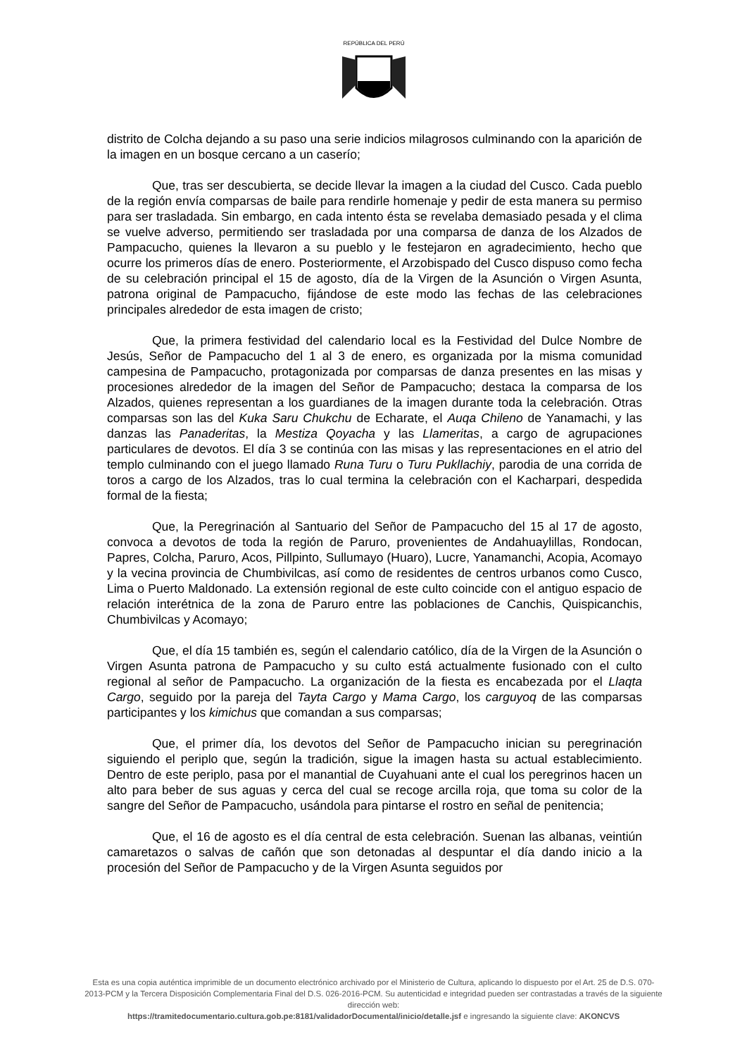REPÚBLICA DEL PERÚ
distrito de Colcha dejando a su paso una serie indicios milagrosos culminando con la aparición de la imagen en un bosque cercano a un caserío;
Que, tras ser descubierta, se decide llevar la imagen a la ciudad del Cusco. Cada pueblo de la región envía comparsas de baile para rendirle homenaje y pedir de esta manera su permiso para ser trasladada. Sin embargo, en cada intento ésta se revelaba demasiado pesada y el clima se vuelve adverso, permitiendo ser trasladada por una comparsa de danza de los Alzados de Pampacucho, quienes la llevaron a su pueblo y le festejaron en agradecimiento, hecho que ocurre los primeros días de enero. Posteriormente, el Arzobispado del Cusco dispuso como fecha de su celebración principal el 15 de agosto, día de la Virgen de la Asunción o Virgen Asunta, patrona original de Pampacucho, fijándose de este modo las fechas de las celebraciones principales alrededor de esta imagen de cristo;
Que, la primera festividad del calendario local es la Festividad del Dulce Nombre de Jesús, Señor de Pampacucho del 1 al 3 de enero, es organizada por la misma comunidad campesina de Pampacucho, protagonizada por comparsas de danza presentes en las misas y procesiones alrededor de la imagen del Señor de Pampacucho; destaca la comparsa de los Alzados, quienes representan a los guardianes de la imagen durante toda la celebración. Otras comparsas son las del Kuka Saru Chukchu de Echarate, el Auqa Chileno de Yanamachi, y las danzas las Panaderitas, la Mestiza Qoyacha y las Llameritas, a cargo de agrupaciones particulares de devotos. El día 3 se continúa con las misas y las representaciones en el atrio del templo culminando con el juego llamado Runa Turu o Turu Pukllachiy, parodia de una corrida de toros a cargo de los Alzados, tras lo cual termina la celebración con el Kacharpari, despedida formal de la fiesta;
Que, la Peregrinación al Santuario del Señor de Pampacucho del 15 al 17 de agosto, convoca a devotos de toda la región de Paruro, provenientes de Andahuaylillas, Rondocan, Papres, Colcha, Paruro, Acos, Pillpinto, Sullumayo (Huaro), Lucre, Yanamanchi, Acopia, Acomayo y la vecina provincia de Chumbivilcas, así como de residentes de centros urbanos como Cusco, Lima o Puerto Maldonado. La extensión regional de este culto coincide con el antiguo espacio de relación interétnica de la zona de Paruro entre las poblaciones de Canchis, Quispicanchis, Chumbivilcas y Acomayo;
Que, el día 15 también es, según el calendario católico, día de la Virgen de la Asunción o Virgen Asunta patrona de Pampacucho y su culto está actualmente fusionado con el culto regional al señor de Pampacucho. La organización de la fiesta es encabezada por el Llaqta Cargo, seguido por la pareja del Tayta Cargo y Mama Cargo, los carguyoq de las comparsas participantes y los kimichus que comandan a sus comparsas;
Que, el primer día, los devotos del Señor de Pampacucho inician su peregrinación siguiendo el periplo que, según la tradición, sigue la imagen hasta su actual establecimiento. Dentro de este periplo, pasa por el manantial de Cuyahuani ante el cual los peregrinos hacen un alto para beber de sus aguas y cerca del cual se recoge arcilla roja, que toma su color de la sangre del Señor de Pampacucho, usándola para pintarse el rostro en señal de penitencia;
Que, el 16 de agosto es el día central de esta celebración. Suenan las albanas, veintiún camaretazos o salvas de cañón que son detonadas al despuntar el día dando inicio a la procesión del Señor de Pampacucho y de la Virgen Asunta seguidos por
Esta es una copia auténtica imprimible de un documento electrónico archivado por el Ministerio de Cultura, aplicando lo dispuesto por el Art. 25 de D.S. 070-2013-PCM y la Tercera Disposición Complementaria Final del D.S. 026-2016-PCM. Su autenticidad e integridad pueden ser contrastadas a través de la siguiente dirección web:
https://tramitedocumentario.cultura.gob.pe:8181/validadorDocumental/inicio/detalle.jsf e ingresando la siguiente clave: AKONCVS